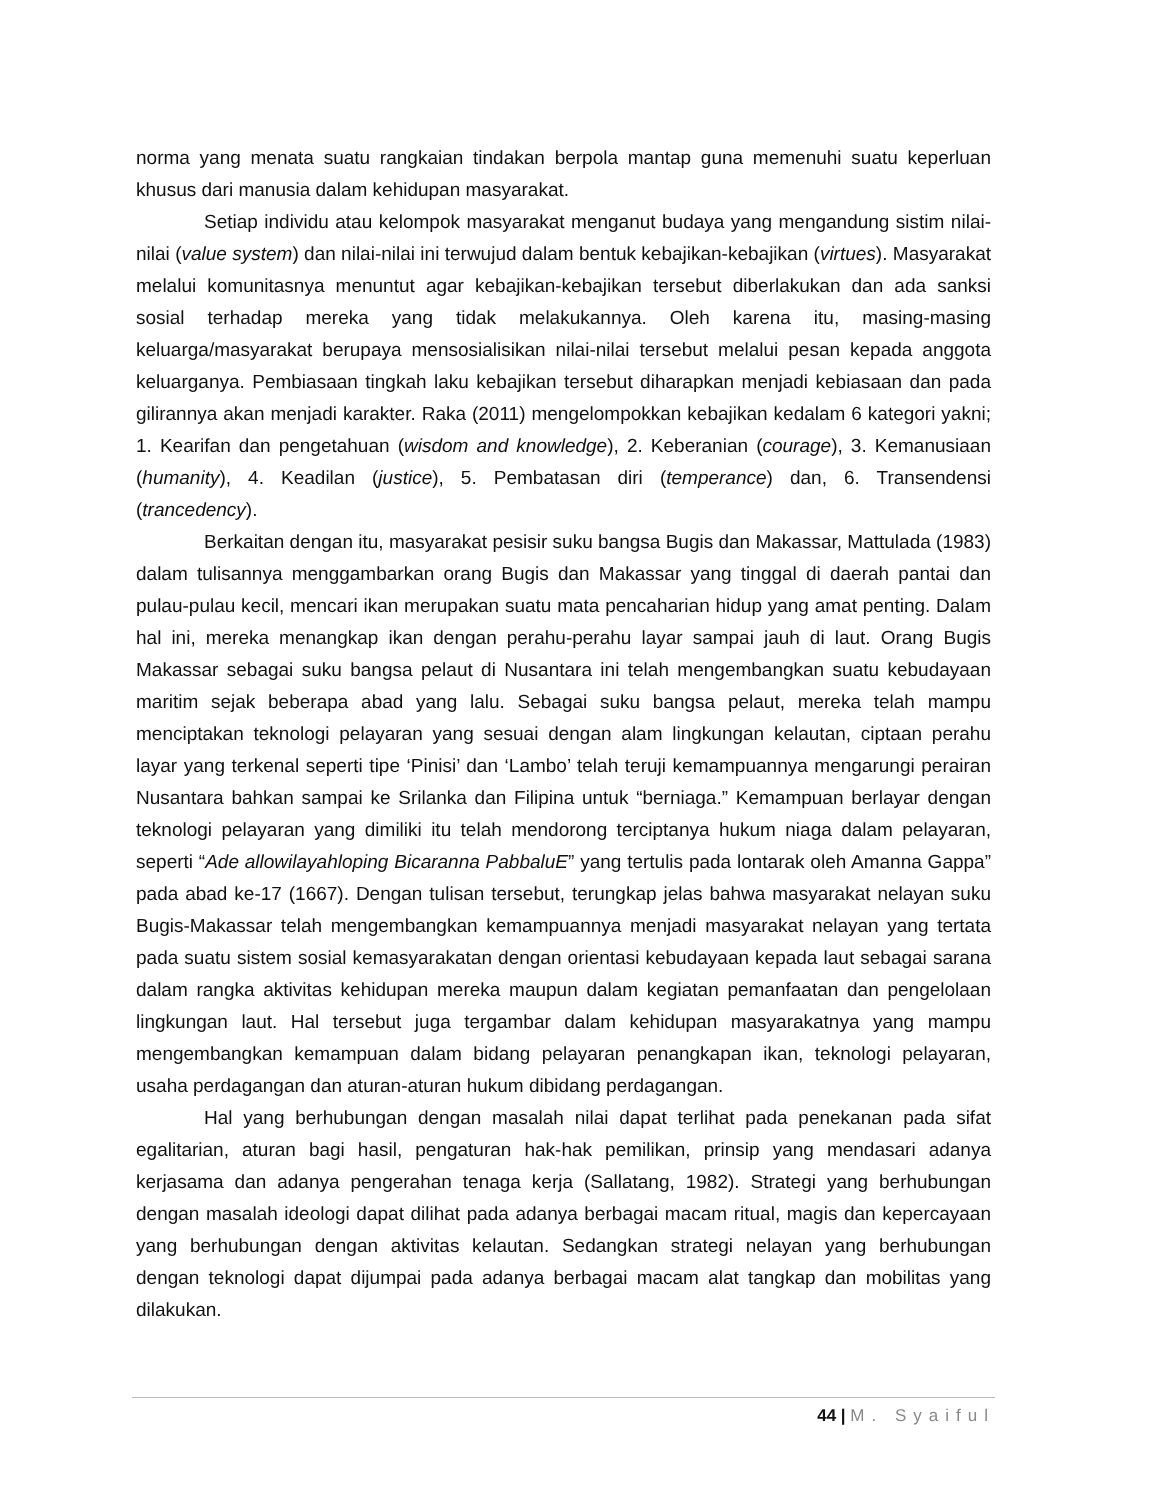norma yang menata suatu rangkaian tindakan berpola mantap guna memenuhi suatu keperluan khusus dari manusia dalam kehidupan masyarakat.
Setiap individu atau kelompok masyarakat menganut budaya yang mengandung sistim nilai-nilai (value system) dan nilai-nilai ini terwujud dalam bentuk kebajikan-kebajikan (virtues). Masyarakat melalui komunitasnya menuntut agar kebajikan-kebajikan tersebut diberlakukan dan ada sanksi sosial terhadap mereka yang tidak melakukannya. Oleh karena itu, masing-masing keluarga/masyarakat berupaya mensosialisikan nilai-nilai tersebut melalui pesan kepada anggota keluarganya. Pembiasaan tingkah laku kebajikan tersebut diharapkan menjadi kebiasaan dan pada gilirannya akan menjadi karakter. Raka (2011) mengelompokkan kebajikan kedalam 6 kategori yakni; 1. Kearifan dan pengetahuan (wisdom and knowledge), 2. Keberanian (courage), 3. Kemanusiaan (humanity), 4. Keadilan (justice), 5. Pembatasan diri (temperance) dan, 6. Transendensi (trancedency).
Berkaitan dengan itu, masyarakat pesisir suku bangsa Bugis dan Makassar, Mattulada (1983) dalam tulisannya menggambarkan orang Bugis dan Makassar yang tinggal di daerah pantai dan pulau-pulau kecil, mencari ikan merupakan suatu mata pencaharian hidup yang amat penting. Dalam hal ini, mereka menangkap ikan dengan perahu-perahu layar sampai jauh di laut. Orang Bugis Makassar sebagai suku bangsa pelaut di Nusantara ini telah mengembangkan suatu kebudayaan maritim sejak beberapa abad yang lalu. Sebagai suku bangsa pelaut, mereka telah mampu menciptakan teknologi pelayaran yang sesuai dengan alam lingkungan kelautan, ciptaan perahu layar yang terkenal seperti tipe ‘Pinisi’ dan ‘Lambo’ telah teruji kemampuannya mengarungi perairan Nusantara bahkan sampai ke Srilanka dan Filipina untuk “berniaga.” Kemampuan berlayar dengan teknologi pelayaran yang dimiliki itu telah mendorong terciptanya hukum niaga dalam pelayaran, seperti “Ade allowilayahloping Bicaranna PabbaluE” yang tertulis pada lontarak oleh Amanna Gappa” pada abad ke-17 (1667). Dengan tulisan tersebut, terungkap jelas bahwa masyarakat nelayan suku Bugis-Makassar telah mengembangkan kemampuannya menjadi masyarakat nelayan yang tertata pada suatu sistem sosial kemasyarakatan dengan orientasi kebudayaan kepada laut sebagai sarana dalam rangka aktivitas kehidupan mereka maupun dalam kegiatan pemanfaatan dan pengelolaan lingkungan laut. Hal tersebut juga tergambar dalam kehidupan masyarakatnya yang mampu mengembangkan kemampuan dalam bidang pelayaran penangkapan ikan, teknologi pelayaran, usaha perdagangan dan aturan-aturan hukum dibidang perdagangan.
Hal yang berhubungan dengan masalah nilai dapat terlihat pada penekanan pada sifat egalitarian, aturan bagi hasil, pengaturan hak-hak pemilikan, prinsip yang mendasari adanya kerjasama dan adanya pengerahan tenaga kerja (Sallatang, 1982). Strategi yang berhubungan dengan masalah ideologi dapat dilihat pada adanya berbagai macam ritual, magis dan kepercayaan yang berhubungan dengan aktivitas kelautan. Sedangkan strategi nelayan yang berhubungan dengan teknologi dapat dijumpai pada adanya berbagai macam alat tangkap dan mobilitas yang dilakukan.
44 | M. Syaiful